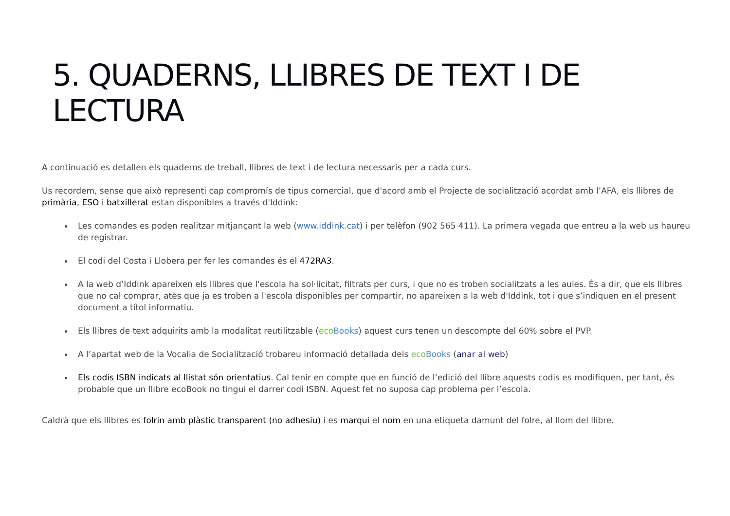5. QUADERNS, LLIBRES DE TEXT I DE LECTURA
A continuació es detallen els quaderns de treball, llibres de text i de lectura necessaris per a cada curs.
Us recordem, sense que això representi cap compromís de tipus comercial, que d'acord amb el Projecte de socialització acordat amb l’AFA, els llibres de primària, ESO i batxillerat estan disponibles a través d'Iddink:
Les comandes es poden realitzar mitjançant la web (www.iddink.cat) i per telèfon (902 565 411). La primera vegada que entreu a la web us haureu de registrar.
El codi del Costa i Llobera per fer les comandes és el 472RA3.
A la web d’Iddink apareixen els llibres que l'escola ha sol·licitat, filtrats per curs, i que no es troben socialitzats a les aules. És a dir, que els llibres que no cal comprar, atès que ja es troben a l'escola disponibles per compartir, no apareixen a la web d'Iddink, tot i que s’indiquen en el present document a títol informatiu.
Els llibres de text adquirits amb la modalitat reutilitzable (eco Books) aquest curs tenen un descompte del 60% sobre el PVP.
A l’apartat web de la Vocalia de Socialització trobareu informació detallada dels eco Books (anar al web)
Els codis ISBN indicats al llistat són orientatius. Cal tenir en compte que en funció de l’edició del llibre aquests codis es modifiquen, per tant, és probable que un llibre ecoBook no tingui el darrer codi ISBN. Aquest fet no suposa cap problema per l’escola.
Caldrà que els llibres es folrin amb plàstic transparent (no adhesiu) i es marqui el nom en una etiqueta damunt del folre, al llom del llibre.